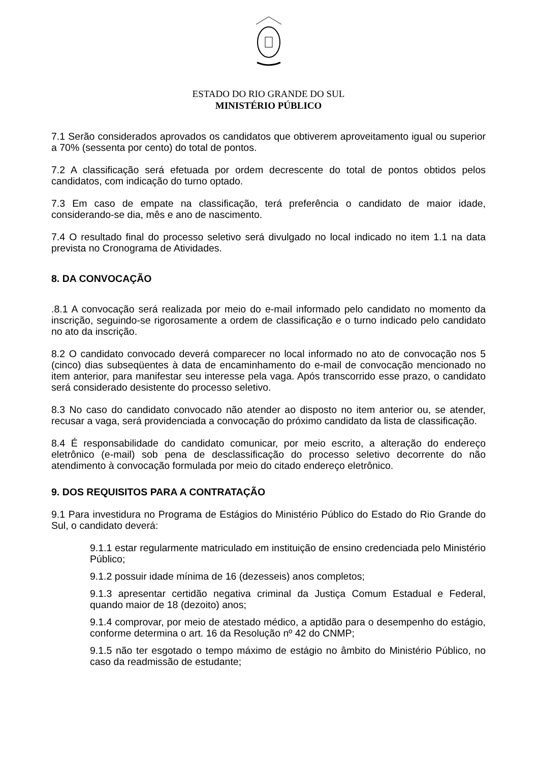ESTADO DO RIO GRANDE DO SUL
MINISTÉRIO PÚBLICO
7.1 Serão considerados aprovados os candidatos que obtiverem aproveitamento igual ou superior a 70% (sessenta por cento) do total de pontos.
7.2 A classificação será efetuada por ordem decrescente do total de pontos obtidos pelos candidatos, com indicação do turno optado.
7.3 Em caso de empate na classificação, terá preferência o candidato de maior idade, considerando-se dia, mês e ano de nascimento.
7.4 O resultado final do processo seletivo será divulgado no local indicado no item 1.1 na data prevista no Cronograma de Atividades.
8. DA CONVOCAÇÃO
.8.1 A convocação será realizada por meio do e-mail informado pelo candidato no momento da inscrição, seguindo-se rigorosamente a ordem de classificação e o turno indicado pelo candidato no ato da inscrição.
8.2 O candidato convocado deverá comparecer no local informado no ato de convocação nos 5 (cinco) dias subseqüentes à data de encaminhamento do e-mail de convocação mencionado no item anterior, para manifestar seu interesse pela vaga. Após transcorrido esse prazo, o candidato será considerado desistente do processo seletivo.
8.3 No caso do candidato convocado não atender ao disposto no item anterior ou, se atender, recusar a vaga, será providenciada a convocação do próximo candidato da lista de classificação.
8.4 É responsabilidade do candidato comunicar, por meio escrito, a alteração do endereço eletrônico (e-mail) sob pena de desclassificação do processo seletivo decorrente do não atendimento à convocação formulada por meio do citado endereço eletrônico.
9. DOS REQUISITOS PARA A CONTRATAÇÃO
9.1 Para investidura no Programa de Estágios do Ministério Público do Estado do Rio Grande do Sul, o candidato deverá:
9.1.1 estar regularmente matriculado em instituição de ensino credenciada pelo Ministério Público;
9.1.2 possuir idade mínima de 16 (dezesseis) anos completos;
9.1.3 apresentar certidão negativa criminal da Justiça Comum Estadual e Federal, quando maior de 18 (dezoito) anos;
9.1.4 comprovar, por meio de atestado médico, a aptidão para o desempenho do estágio, conforme determina o art. 16 da Resolução nº 42 do CNMP;
9.1.5 não ter esgotado o tempo máximo de estágio no âmbito do Ministério Público, no caso da readmissão de estudante;